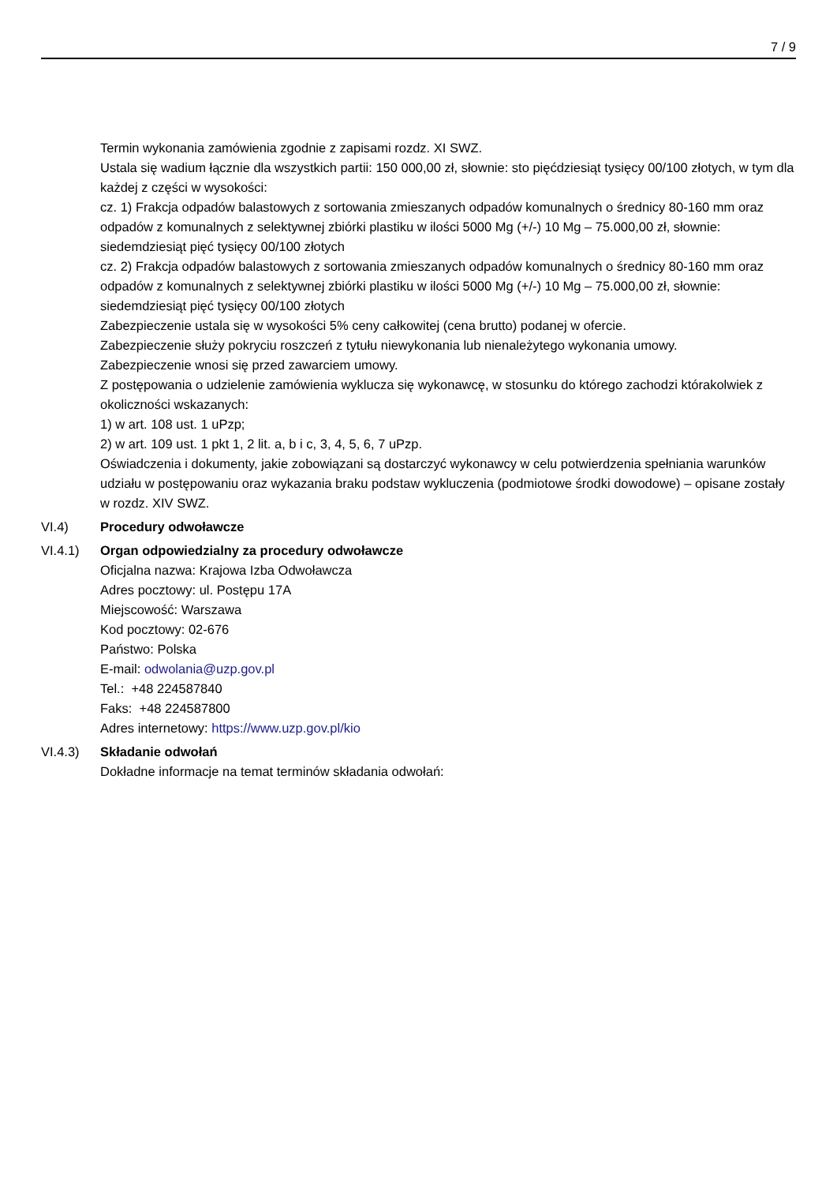7 / 9
Termin wykonania zamówienia zgodnie z zapisami rozdz. XI SWZ.
Ustala się wadium łącznie dla wszystkich partii: 150 000,00 zł, słownie: sto pięćdziesiąt tysięcy 00/100 złotych, w tym dla każdej z części w wysokości:
cz. 1) Frakcja odpadów balastowych z sortowania zmieszanych odpadów komunalnych o średnicy 80-160 mm oraz odpadów z komunalnych z selektywnej zbiórki plastiku w ilości 5000 Mg (+/-) 10 Mg – 75.000,00 zł, słownie: siedemdziesiąt pięć tysięcy 00/100 złotych
cz. 2) Frakcja odpadów balastowych z sortowania zmieszanych odpadów komunalnych o średnicy 80-160 mm oraz odpadów z komunalnych z selektywnej zbiórki plastiku w ilości 5000 Mg (+/-) 10 Mg – 75.000,00 zł, słownie: siedemdziesiąt pięć tysięcy 00/100 złotych
Zabezpieczenie ustala się w wysokości 5% ceny całkowitej (cena brutto) podanej w ofercie.
Zabezpieczenie służy pokryciu roszczeń z tytułu niewykonania lub nienależytego wykonania umowy.
Zabezpieczenie wnosi się przed zawarciem umowy.
Z postępowania o udzielenie zamówienia wyklucza się wykonawcę, w stosunku do którego zachodzi którakolwiek z okoliczności wskazanych:
1) w art. 108 ust. 1 uPzp;
2) w art. 109 ust. 1 pkt 1, 2 lit. a, b i c, 3, 4, 5, 6, 7 uPzp.
Oświadczenia i dokumenty, jakie zobowiązani są dostarczyć wykonawcy w celu potwierdzenia spełniania warunków udziału w postępowaniu oraz wykazania braku podstaw wykluczenia (podmiotowe środki dowodowe) – opisane zostały w rozdz. XIV SWZ.
VI.4) Procedury odwoławcze
VI.4.1) Organ odpowiedzialny za procedury odwoławcze
Oficjalna nazwa: Krajowa Izba Odwoławcza
Adres pocztowy: ul. Postępu 17A
Miejscowość: Warszawa
Kod pocztowy: 02-676
Państwo: Polska
E-mail: odwolania@uzp.gov.pl
Tel.: +48 224587840
Faks: +48 224587800
Adres internetowy: https://www.uzp.gov.pl/kio
VI.4.3) Składanie odwołań
Dokładne informacje na temat terminów składania odwołań: